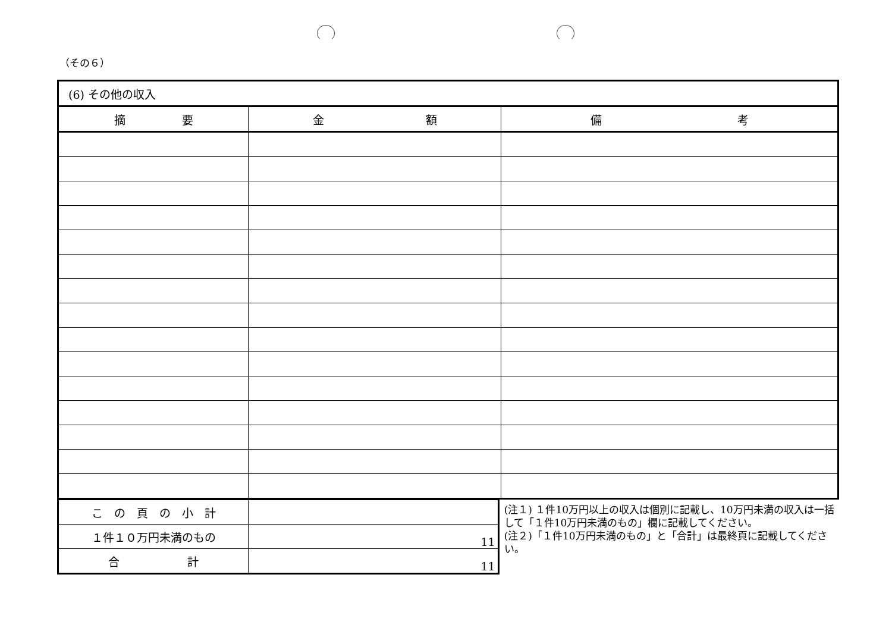（その６）
| (6) その他の収入 | | |
| 摘 要 | 金 額 | 備 考 |
| こ の 頁 の 小 計 | |
| １件１０万円未満のもの | 11 |
| 合 計 | 11 |
(注１) １件10万円以上の収入は個別に記載し、10万円未満の収入は一括して「１件10万円未満のもの」欄に記載してください。
(注２)「１件10万円未満のもの」と「合計」は最終頁に記載してください。